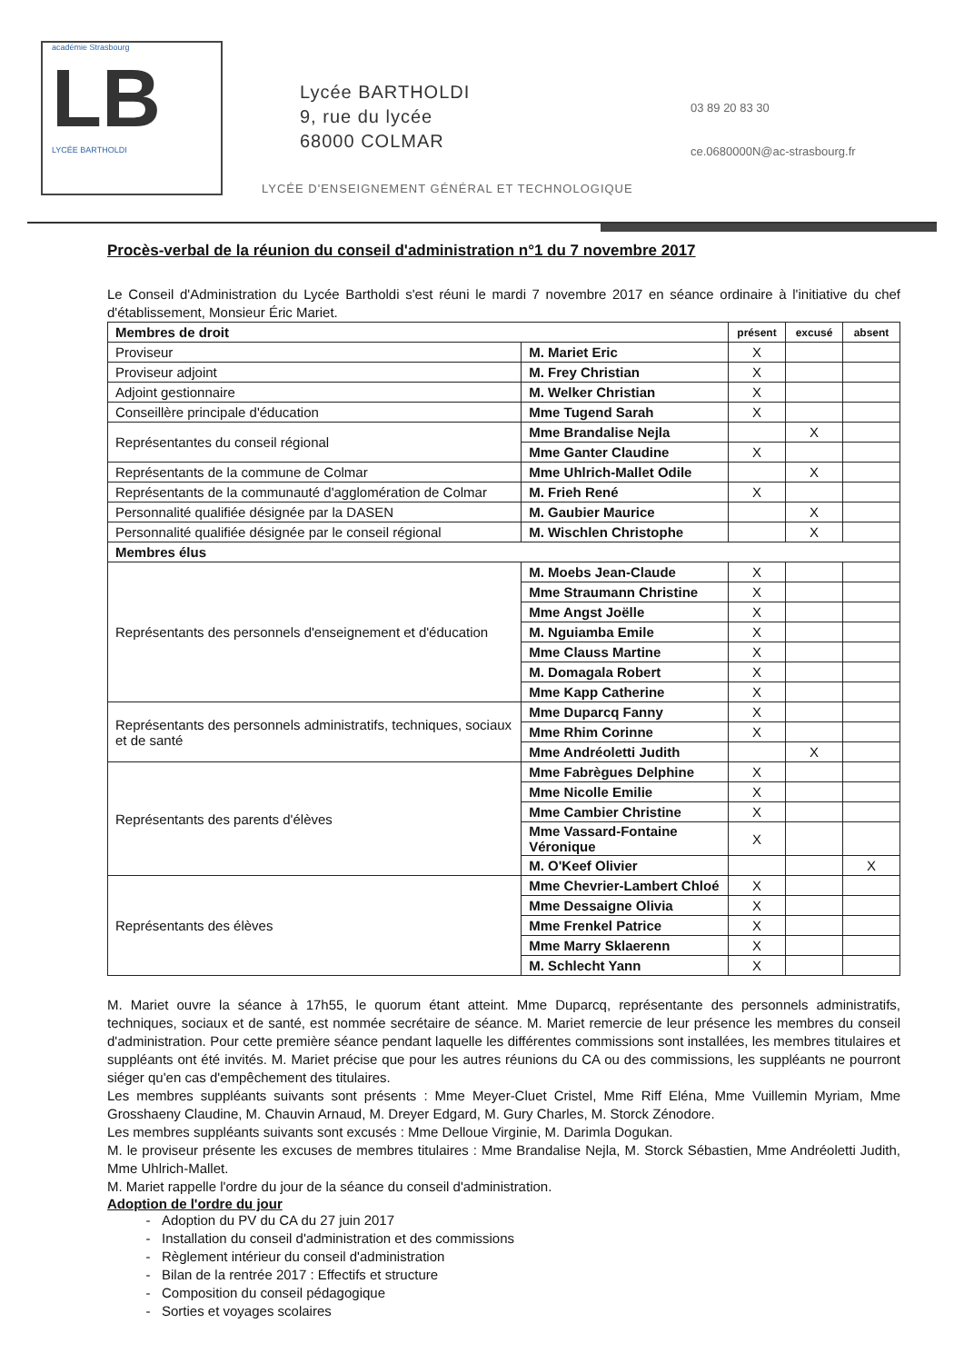académie Strasbourg
LB
LYCÉE BARTHOLDI
Lycée BARTHOLDI
9, rue du lycée
68000 COLMAR
03 89 20 83 30
ce.0680000N@ac-strasbourg.fr
LYCÉE D'ENSEIGNEMENT GÉNÉRAL ET TECHNOLOGIQUE
Procès-verbal de la réunion du conseil d'administration n°1 du 7 novembre 2017
Le Conseil d'Administration du Lycée Bartholdi s'est réuni le mardi 7 novembre 2017 en séance ordinaire à l'initiative du chef d'établissement, Monsieur Éric Mariet.
| Membres de droit | | présent | excusé | absent |
| Proviseur | M. Mariet Eric | X | | |
| Proviseur adjoint | M. Frey Christian | X | | |
| Adjoint gestionnaire | M. Welker Christian | X | | |
| Conseillère principale d'éducation | Mme Tugend Sarah | X | | |
| Représentantes du conseil régional | Mme Brandalise Nejla | | X | |
| | Mme Ganter Claudine | X | | |
| Représentants de la commune de Colmar | Mme Uhlrich-Mallet Odile | | X | |
| Représentants de la communauté d'agglomération de Colmar | M. Frieh René | X | | |
| Personnalité qualifiée désignée par la DASEN | M. Gaubier Maurice | | X | |
| Personnalité qualifiée désignée par le conseil régional | M. Wischlen Christophe | | X | |
| Membres élus | | | | |
| Représentants des personnels d'enseignement et d'éducation | M. Moebs Jean-Claude | X | | |
| | Mme Straumann Christine | X | | |
| | Mme Angst Joëlle | X | | |
| | M. Nguiamba Emile | X | | |
| | Mme Clauss Martine | X | | |
| | M. Domagala Robert | X | | |
| | Mme Kapp Catherine | X | | |
| Représentants des personnels administratifs, techniques, sociaux et de santé | Mme Duparcq Fanny | X | | |
| | Mme Rhim Corinne | X | | |
| | Mme Andréoletti Judith | | X | |
| Représentants des parents d'élèves | Mme Fabrègues Delphine | X | | |
| | Mme Nicolle Emilie | X | | |
| | Mme Cambier Christine | X | | |
| | Mme Vassard-Fontaine Véronique | X | | |
| | M. O'Keef Olivier | | | X |
| Représentants des élèves | Mme Chevrier-Lambert Chloé | X | | |
| | Mme Dessaigne Olivia | X | | |
| | Mme Frenkel Patrice | X | | |
| | Mme Marry Sklaerenn | X | | |
| | M. Schlecht Yann | X | | |
M. Mariet ouvre la séance à 17h55, le quorum étant atteint. Mme Duparcq, représentante des personnels administratifs, techniques, sociaux et de santé, est nommée secrétaire de séance. M. Mariet remercie de leur présence les membres du conseil d'administration. Pour cette première séance pendant laquelle les différentes commissions sont installées, les membres titulaires et suppléants ont été invités. M. Mariet précise que pour les autres réunions du CA ou des commissions, les suppléants ne pourront siéger qu'en cas d'empêchement des titulaires.
Les membres suppléants suivants sont présents : Mme Meyer-Cluet Cristel, Mme Riff Eléna, Mme Vuillemin Myriam, Mme Grosshaeny Claudine, M. Chauvin Arnaud, M. Dreyer Edgard, M. Gury Charles, M. Storck Zénodore.
Les membres suppléants suivants sont excusés : Mme Delloue Virginie, M. Darimla Dogukan.
M. le proviseur présente les excuses de membres titulaires : Mme Brandalise Nejla, M. Storck Sébastien, Mme Andréoletti Judith, Mme Uhlrich-Mallet.
M. Mariet rappelle l'ordre du jour de la séance du conseil d'administration.
Adoption de l'ordre du jour
Adoption du PV du CA du 27 juin 2017
Installation du conseil d'administration et des commissions
Règlement intérieur du conseil d'administration
Bilan de la rentrée 2017 : Effectifs et structure
Composition du conseil pédagogique
Sorties et voyages scolaires